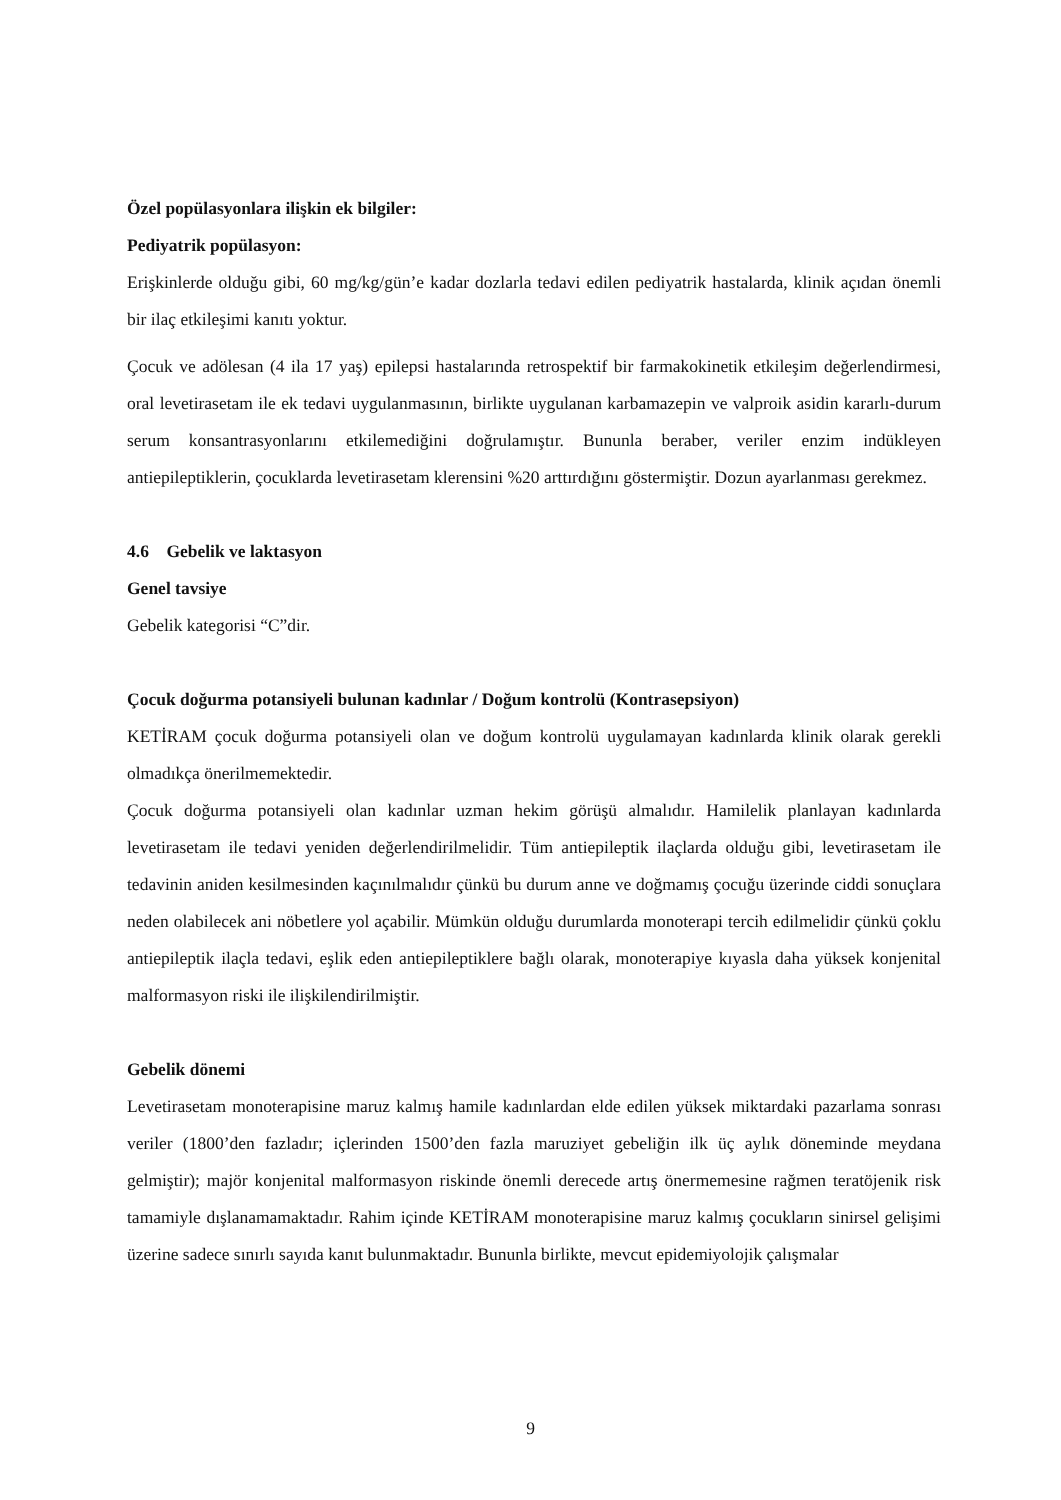Özel popülasyonlara ilişkin ek bilgiler:
Pediyatrik popülasyon:
Erişkinlerde olduğu gibi, 60 mg/kg/gün’e kadar dozlarla tedavi edilen pediyatrik hastalarda, klinik açıdan önemli bir ilaç etkileşimi kanıtı yoktur.
Çocuk ve adölesan (4 ila 17 yaş) epilepsi hastalarında retrospektif bir farmakokinetik etkileşim değerlendirmesi, oral levetirasetam ile ek tedavi uygulanmasının, birlikte uygulanan karbamazepin ve valproik asidin kararlı-durum serum konsantrasyonlarını etkilemediğini doğrulamıştır. Bunun­la beraber, veriler enzim indükleyen antiepileptiklerin, çocuklarda levetirasetam klerensini %20 arttırdığını göstermiştir. Dozun ayarlanması gerekmez.
4.6 Gebelik ve laktasyon
Genel tavsiye
Gebelik kategorisi “C”dir.
Çocuk doğurma potansiyeli bulunan kadınlar / Doğum kontrolü (Kontrasepsiyon)
KETİRAM çocuk doğurma potansiyeli olan ve doğum kontrolü uygulamayan kadınlarda klinik olarak gerekli olmadıkça önerilmemektedir.
Çocuk doğurma potansiyeli olan kadınlar uzman hekim görüşü almalıdır. Hamilelik planlayan kadınlarda levetirasetam ile tedavi yeniden değerlendirilmelidir. Tüm antiepileptik ilaçlarda olduğu gibi, levetirasetam ile tedavinin aniden kesilmesinden kaçınılmalıdır çünkü bu durum anne ve doğmamış çocuğu üzerinde ciddi sonuçlara neden olabilecek ani nöbetlere yol açabilir. Mümkün olduğu durumlarda monoterapi tercih edilmelidir çünkü çoklu antiepileptik ilaçla tedavi, eşlik eden antiepileptiklere bağlı olarak, monoterapiye kıyasla daha yüksek konjenital malformasyon riski ile ilişkilendirilmiştir.
Gebelik dönemi
Levetirasetam monoterapisine maruz kalmış hamile kadınlardan elde edilen yüksek miktardaki pazarlama sonrası veriler (1800’den fazladır; içlerinden 1500’den fazla maruziyet gebeliğin ilk üç aylık döneminde meydana gelmiştir); majör konjenital malformasyon riskinde önemli derecede artış önermemesine rağmen teratöjenik risk tamamiyle dışlanamamaktadır. Rahim içinde KETİRAM monoterapisine maruz kalmış çocukların sinirsel gelişimi üzerine sadece sınırlı sayıda kanıt bulunmaktadır. Bununla birlikte, mevcut epidemiyolojik çalışmalar
9